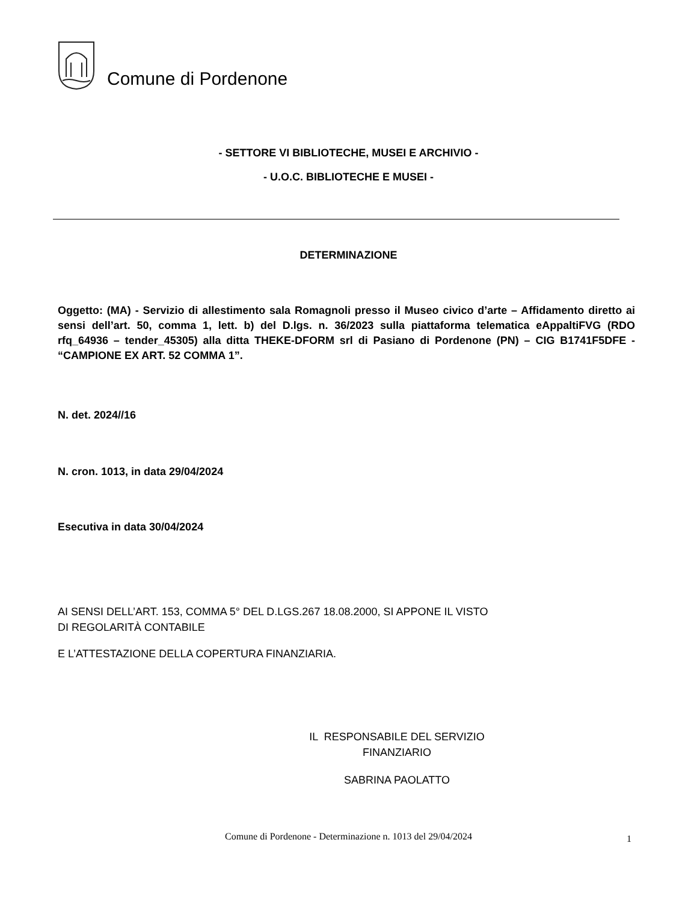Comune di Pordenone
- SETTORE VI BIBLIOTECHE, MUSEI E ARCHIVIO -
- U.O.C. BIBLIOTECHE E MUSEI -
DETERMINAZIONE
Oggetto: (MA) - Servizio di allestimento sala Romagnoli presso il Museo civico d’arte – Affidamento diretto ai sensi dell’art. 50, comma 1, lett. b) del D.lgs. n. 36/2023 sulla piattaforma telematica eAppaltiFVG (RDO rfq_64936 – tender_45305) alla ditta THEKE-DFORM srl di Pasiano di Pordenone (PN) – CIG B1741F5DFE - “CAMPIONE EX ART. 52 COMMA 1”.
N. det. 2024//16
N. cron. 1013, in data 29/04/2024
Esecutiva in data 30/04/2024
AI SENSI DELL’ART. 153, COMMA 5° DEL D.LGS.267 18.08.2000, SI APPONE IL VISTO
DI REGOLARITÀ CONTABILE
E L’ATTESTAZIONE DELLA COPERTURA FINANZIARIA.
IL RESPONSABILE DEL SERVIZIO
FINANZIARIO
SABRINA PAOLATTO
Comune di Pordenone - Determinazione n. 1013 del 29/04/2024 1